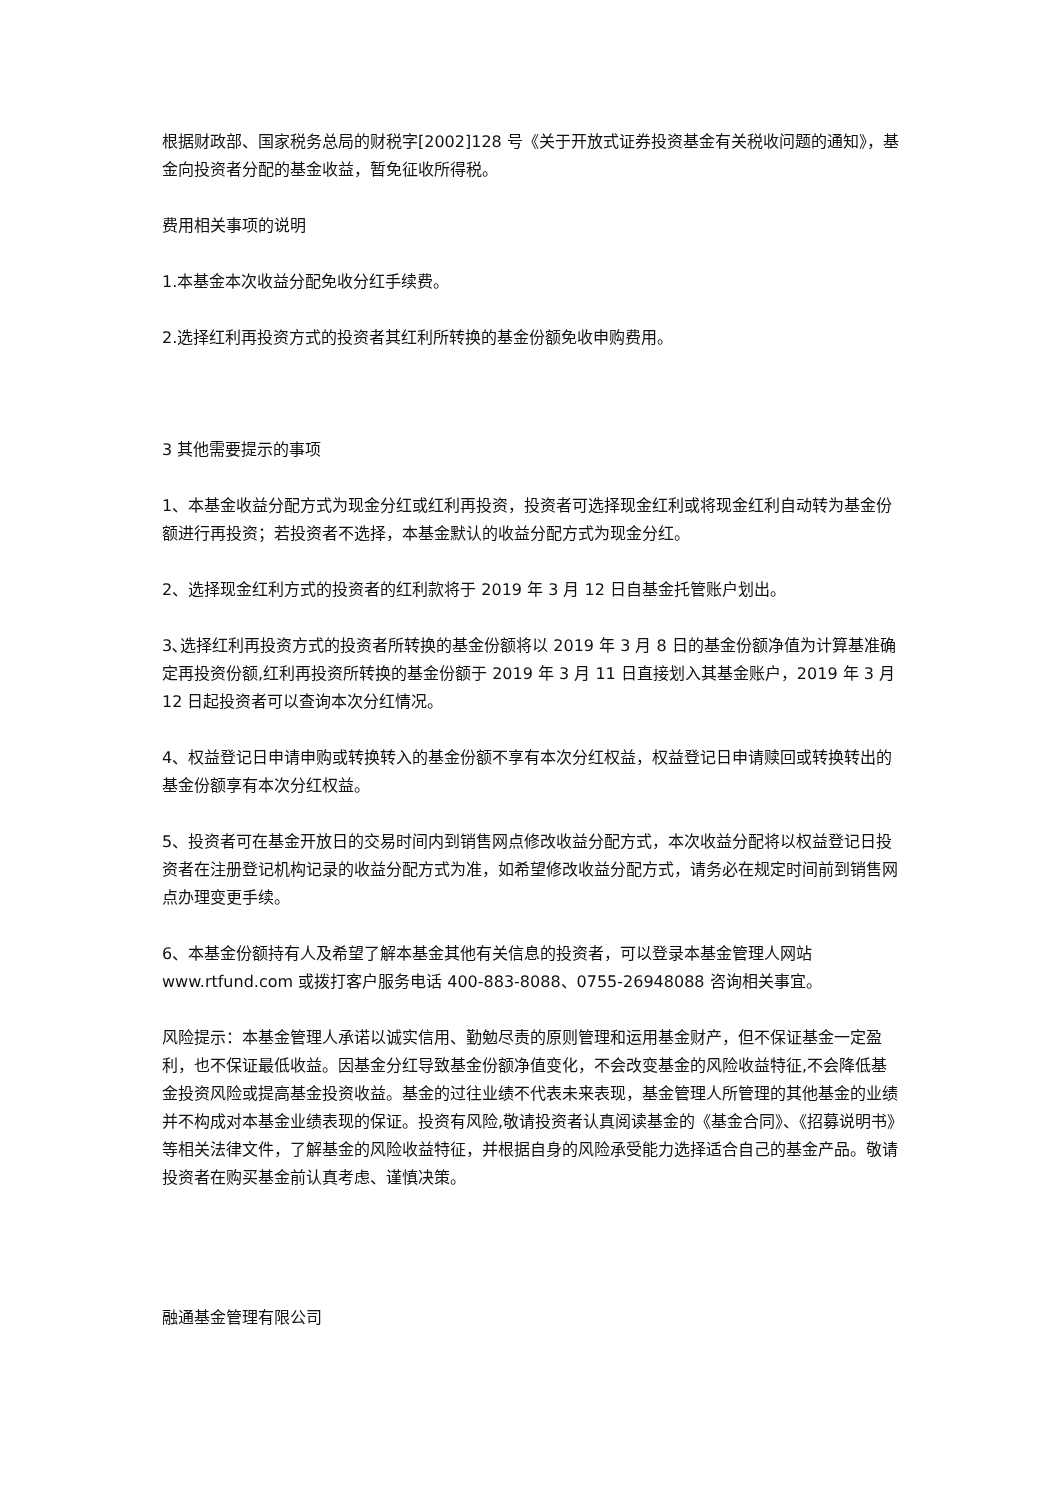根据财政部、国家税务总局的财税字[2002]128 号《关于开放式证券投资基金有关税收问题的通知》，基金向投资者分配的基金收益，暂免征收所得税。
费用相关事项的说明
1.本基金本次收益分配免收分红手续费。
2.选择红利再投资方式的投资者其红利所转换的基金份额免收申购费用。
3 其他需要提示的事项
1、本基金收益分配方式为现金分红或红利再投资，投资者可选择现金红利或将现金红利自动转为基金份额进行再投资；若投资者不选择，本基金默认的收益分配方式为现金分红。
2、选择现金红利方式的投资者的红利款将于 2019 年 3 月 12 日自基金托管账户划出。
3､选择红利再投资方式的投资者所转换的基金份额将以 2019 年 3 月 8 日的基金份额净值为计算基准确定再投资份额,红利再投资所转换的基金份额于 2019 年 3 月 11 日直接划入其基金账户，2019 年 3 月 12 日起投资者可以查询本次分红情况。
4、权益登记日申请申购或转换转入的基金份额不享有本次分红权益，权益登记日申请赎回或转换转出的基金份额享有本次分红权益。
5、投资者可在基金开放日的交易时间内到销售网点修改收益分配方式，本次收益分配将以权益登记日投资者在注册登记机构记录的收益分配方式为准，如希望修改收益分配方式，请务必在规定时间前到销售网点办理变更手续。
6、本基金份额持有人及希望了解本基金其他有关信息的投资者，可以登录本基金管理人网站 www.rtfund.com 或拨打客户服务电话 400-883-8088、0755-26948088 咨询相关事宜。
风险提示：本基金管理人承诺以诚实信用、勤勉尽责的原则管理和运用基金财产，但不保证基金一定盈利，也不保证最低收益。因基金分红导致基金份额净值变化，不会改变基金的风险收益特征,不会降低基金投资风险或提高基金投资收益。基金的过往业绩不代表未来表现，基金管理人所管理的其他基金的业绩并不构成对本基金业绩表现的保证。投资有风险,敬请投资者认真阅读基金的《基金合同》、《招募说明书》等相关法律文件，了解基金的风险收益特征，并根据自身的风险承受能力选择适合自己的基金产品。敬请投资者在购买基金前认真考虑、谨慎决策。
融通基金管理有限公司